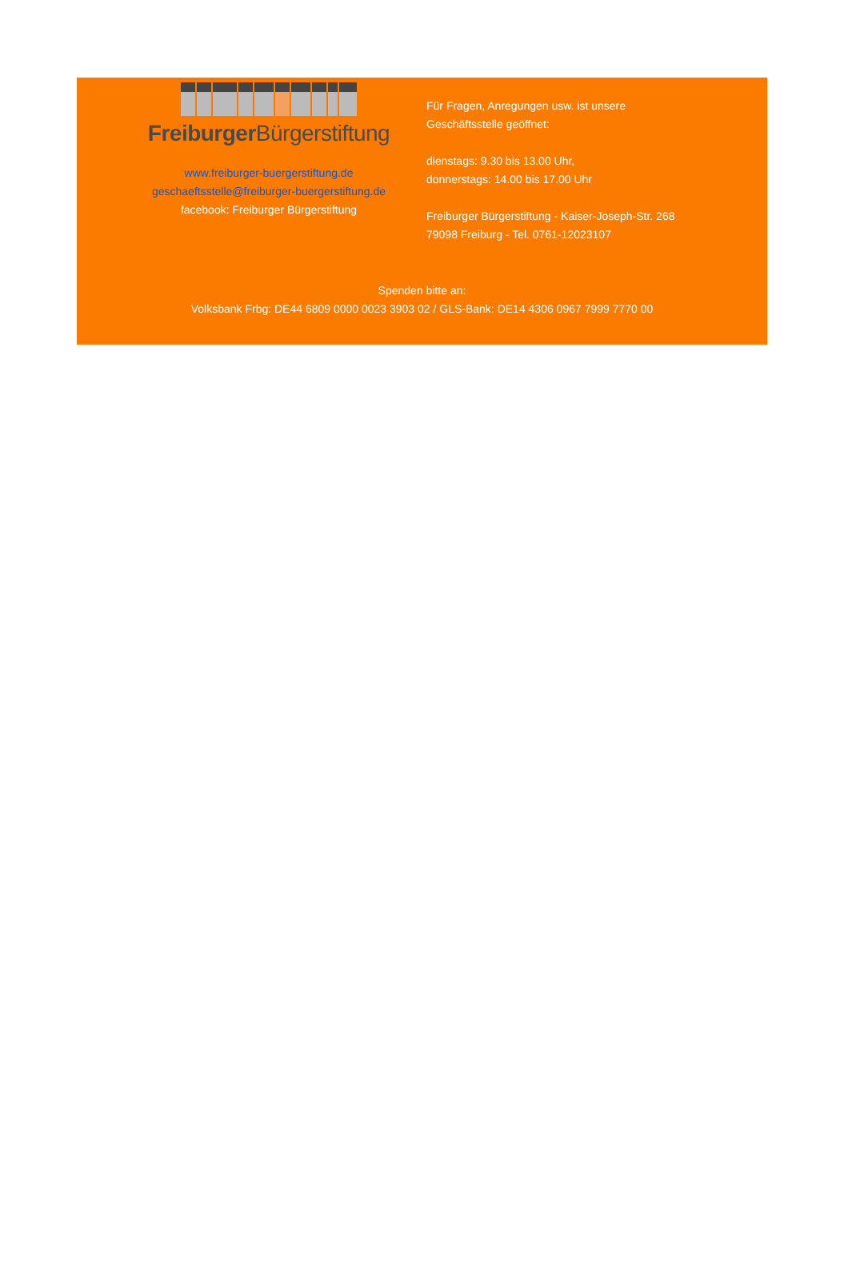Freiburger Bürgerstiftung
www.freiburger-buergerstiftung.de
geschaeftsstelle@freiburger-buergerstiftung.de
facebook: Freiburger Bürgerstiftung
Für Fragen, Anregungen usw. ist unsere
Geschäftsstelle geöffnet:
dienstags: 9.30 bis 13.00 Uhr,
donnerstags: 14.00 bis 17.00 Uhr
Freiburger Bürgerstiftung - Kaiser-Joseph-Str. 268
79098 Freiburg - Tel. 0761-12023107
Spenden bitte an:
Volksbank Frbg: DE44 6809 0000 0023 3903 02 / GLS-Bank: DE14 4306 0967 7999 7770 00